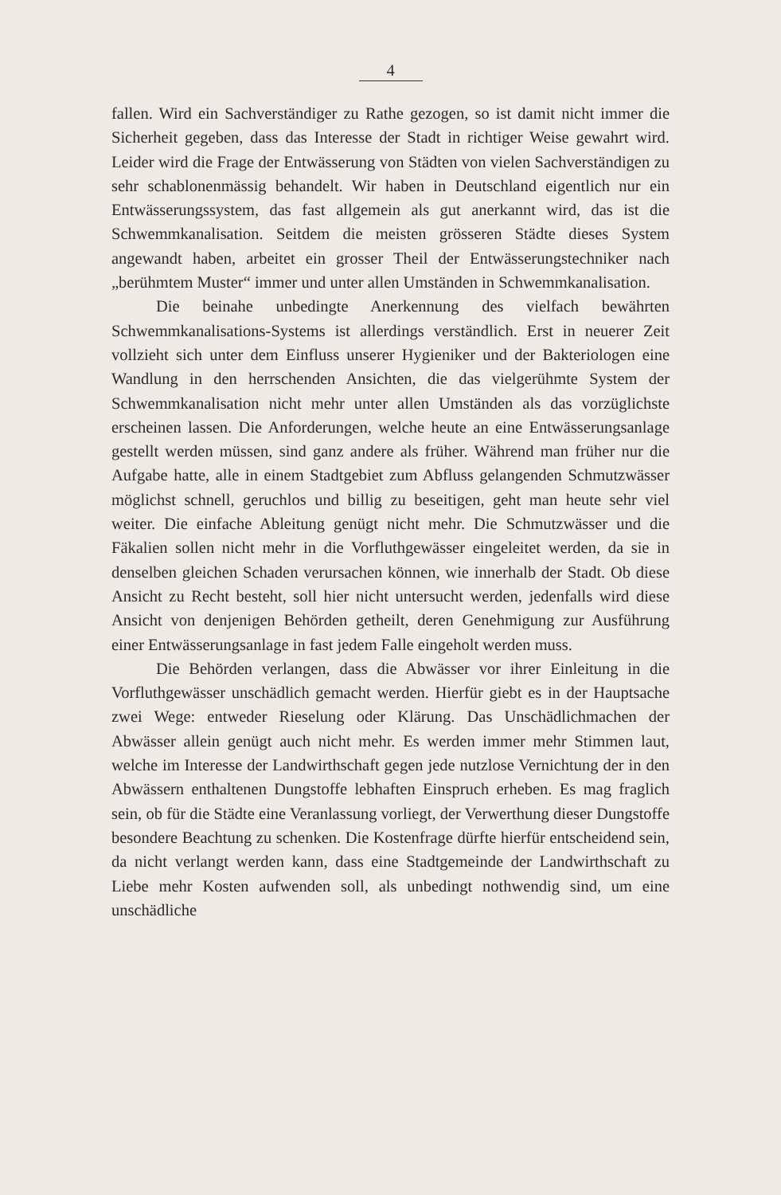4
fallen. Wird ein Sachverständiger zu Rathe gezogen, so ist damit nicht immer die Sicherheit gegeben, dass das Interesse der Stadt in richtiger Weise gewahrt wird. Leider wird die Frage der Entwässerung von Städten von vielen Sachverständigen zu sehr schablonenmässig behandelt. Wir haben in Deutschland eigentlich nur ein Entwässerungssystem, das fast allgemein als gut anerkannt wird, das ist die Schwemmkanalisation. Seitdem die meisten grösseren Städte dieses System angewandt haben, arbeitet ein grosser Theil der Entwässerungstechniker nach „berühmtem Muster“ immer und unter allen Umständen in Schwemmkanalisation.
Die beinahe unbedingte Anerkennung des vielfach bewährten Schwemmkanalisations-Systems ist allerdings verständlich. Erst in neuerer Zeit vollzieht sich unter dem Einfluss unserer Hygieniker und der Bakteriologen eine Wandlung in den herrschenden Ansichten, die das vielgerühmte System der Schwemmkanalisation nicht mehr unter allen Umständen als das vorzüglichste erscheinen lassen. Die Anforderungen, welche heute an eine Entwässerungsanlage gestellt werden müssen, sind ganz andere als früher. Während man früher nur die Aufgabe hatte, alle in einem Stadtgebiet zum Abfluss gelangenden Schmutzwässer möglichst schnell, geruchlos und billig zu beseitigen, geht man heute sehr viel weiter. Die einfache Ableitung genügt nicht mehr. Die Schmutzwässer und die Fäkalien sollen nicht mehr in die Vorfluthgewässer eingeleitet werden, da sie in denselben gleichen Schaden verursachen können, wie innerhalb der Stadt. Ob diese Ansicht zu Recht besteht, soll hier nicht untersucht werden, jedenfalls wird diese Ansicht von denjenigen Behörden getheilt, deren Genehmigung zur Ausführung einer Entwässerungsanlage in fast jedem Falle eingeholt werden muss.
Die Behörden verlangen, dass die Abwässer vor ihrer Einleitung in die Vorfluthgewässer unschädlich gemacht werden. Hierfür giebt es in der Hauptsache zwei Wege: entweder Rieselung oder Klärung. Das Unschädlichmachen der Abwässer allein genügt auch nicht mehr. Es werden immer mehr Stimmen laut, welche im Interesse der Landwirthschaft gegen jede nutzlose Vernichtung der in den Abwässern enthaltenen Dungstoffe lebhaften Einspruch erheben. Es mag fraglich sein, ob für die Städte eine Veranlassung vorliegt, der Verwerthung dieser Dungstoffe besondere Beachtung zu schenken. Die Kostenfrage dürfte hierfür entscheidend sein, da nicht verlangt werden kann, dass eine Stadtgemeinde der Landwirthschaft zu Liebe mehr Kosten aufwenden soll, als unbedingt nothwendig sind, um eine unschädliche